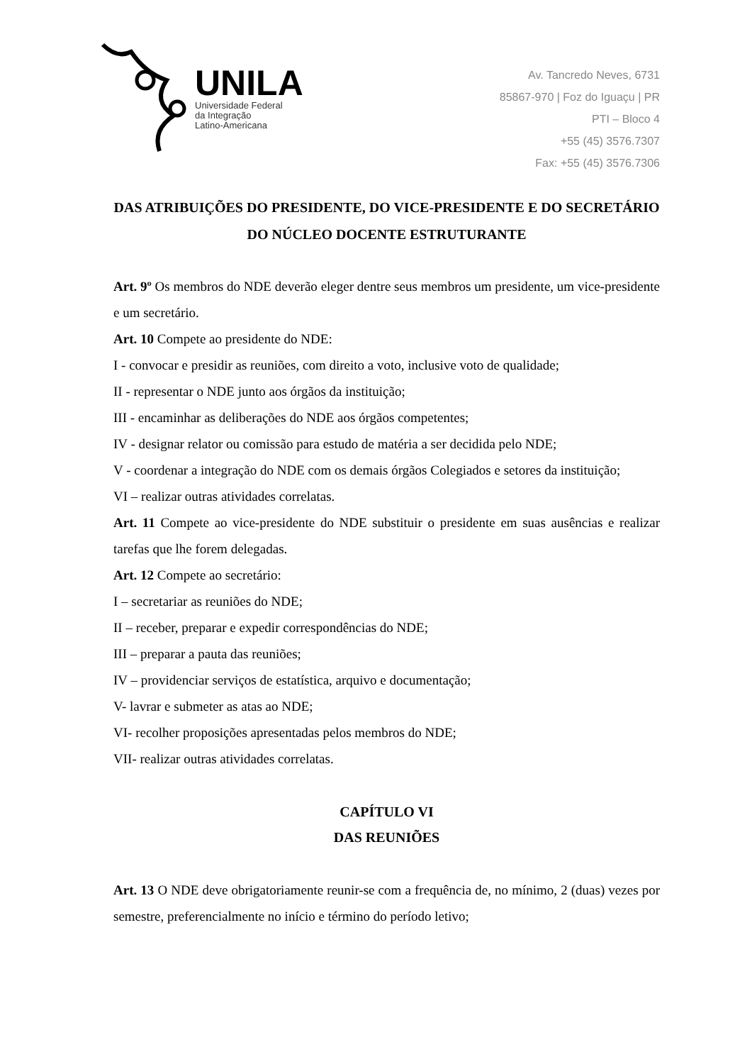UNILA
Universidade Federal
da Integração
Latino-Americana
Av. Tancredo Neves, 6731
85867-970 | Foz do Iguaçu | PR
PTI – Bloco 4
+55 (45) 3576.7307
Fax: +55 (45) 3576.7306
DAS ATRIBUIÇÕES DO PRESIDENTE, DO VICE-PRESIDENTE E DO SECRETÁRIO DO NÚCLEO DOCENTE ESTRUTURANTE
Art. 9º Os membros do NDE deverão eleger dentre seus membros um presidente, um vice-presidente e um secretário.
Art. 10 Compete ao presidente do NDE:
I - convocar e presidir as reuniões, com direito a voto, inclusive voto de qualidade;
II - representar o NDE junto aos órgãos da instituição;
III - encaminhar as deliberações do NDE aos órgãos competentes;
IV - designar relator ou comissão para estudo de matéria a ser decidida pelo NDE;
V - coordenar a integração do NDE com os demais órgãos Colegiados e setores da instituição;
VI – realizar outras atividades correlatas.
Art. 11 Compete ao vice-presidente do NDE substituir o presidente em suas ausências e realizar tarefas que lhe forem delegadas.
Art. 12 Compete ao secretário:
I – secretariar as reuniões do NDE;
II – receber, preparar e expedir correspondências do NDE;
III – preparar a pauta das reuniões;
IV – providenciar serviços de estatística, arquivo e documentação;
V- lavrar e submeter as atas ao NDE;
VI- recolher proposições apresentadas pelos membros do NDE;
VII- realizar outras atividades correlatas.
CAPÍTULO VI
DAS REUNIÕES
Art. 13 O NDE deve obrigatoriamente reunir-se com a frequência de, no mínimo, 2 (duas) vezes por semestre, preferencialmente no início e término do período letivo;